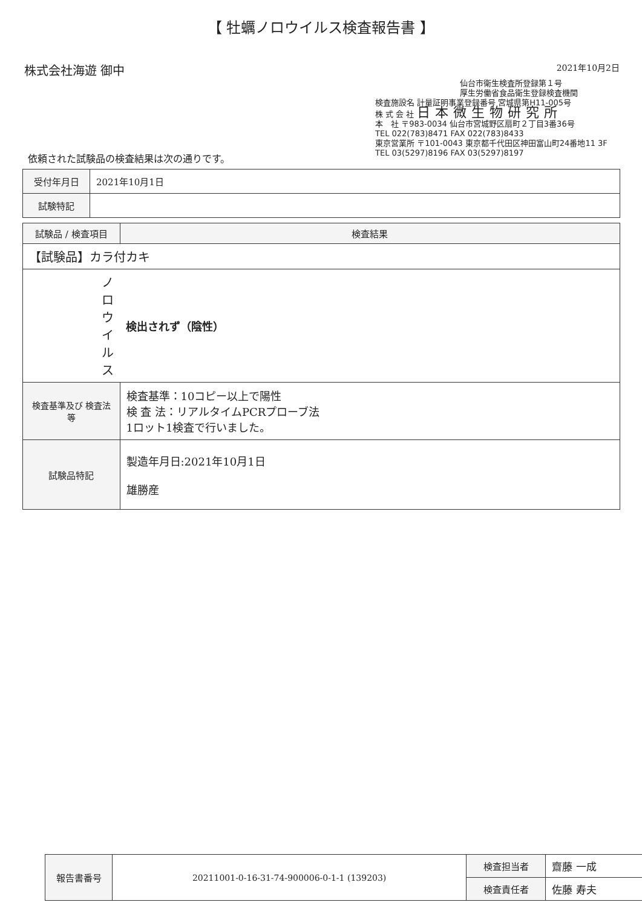【 牡蠣ノロウイルス検査報告書 】
株式会社海遊 御中
2021年10月2日
仙台市衛生検査所登録第１号
厚生労働省食品衛生登録検査機関
検査施設名 計量証明事業登録番号 宮城県第H11-005号
株 式 会 社 日本微生物研究所
本　社 〒983-0034 仙台市宮城野区扇町２丁目3番36号
TEL 022(783)8471 FAX 022(783)8433
東京営業所 〒101-0043 東京都千代田区神田富山町24番地11 3F
TEL 03(5297)8196 FAX 03(5297)8197
依頼された試験品の検査結果は次の通りです。
| 受付年月日 | 2021年10月1日 |
| 試験特記 | |
| 試験品 / 検査項目 | 検査結果 |
| --- | --- |
| 【試験品】カラ付カキ | |
| ノロウイルス | 検出されず（陰性） |
| 検査基準及び 検査法 等 | 検査基準：10コピー以上で陽性 検 査 法：リアルタイムPCRプローブ法 1ロット1検査で行いました。 |
| 試験品特記 | 製造年月日:2021年10月1日 雄勝産 |
| 報告書番号 | 20211001-0-16-31-74-900006-0-1-1 (139203) | 検査担当者 | 齋藤 一成 |
| | | 検査責任者 | 佐藤 寿夫 |